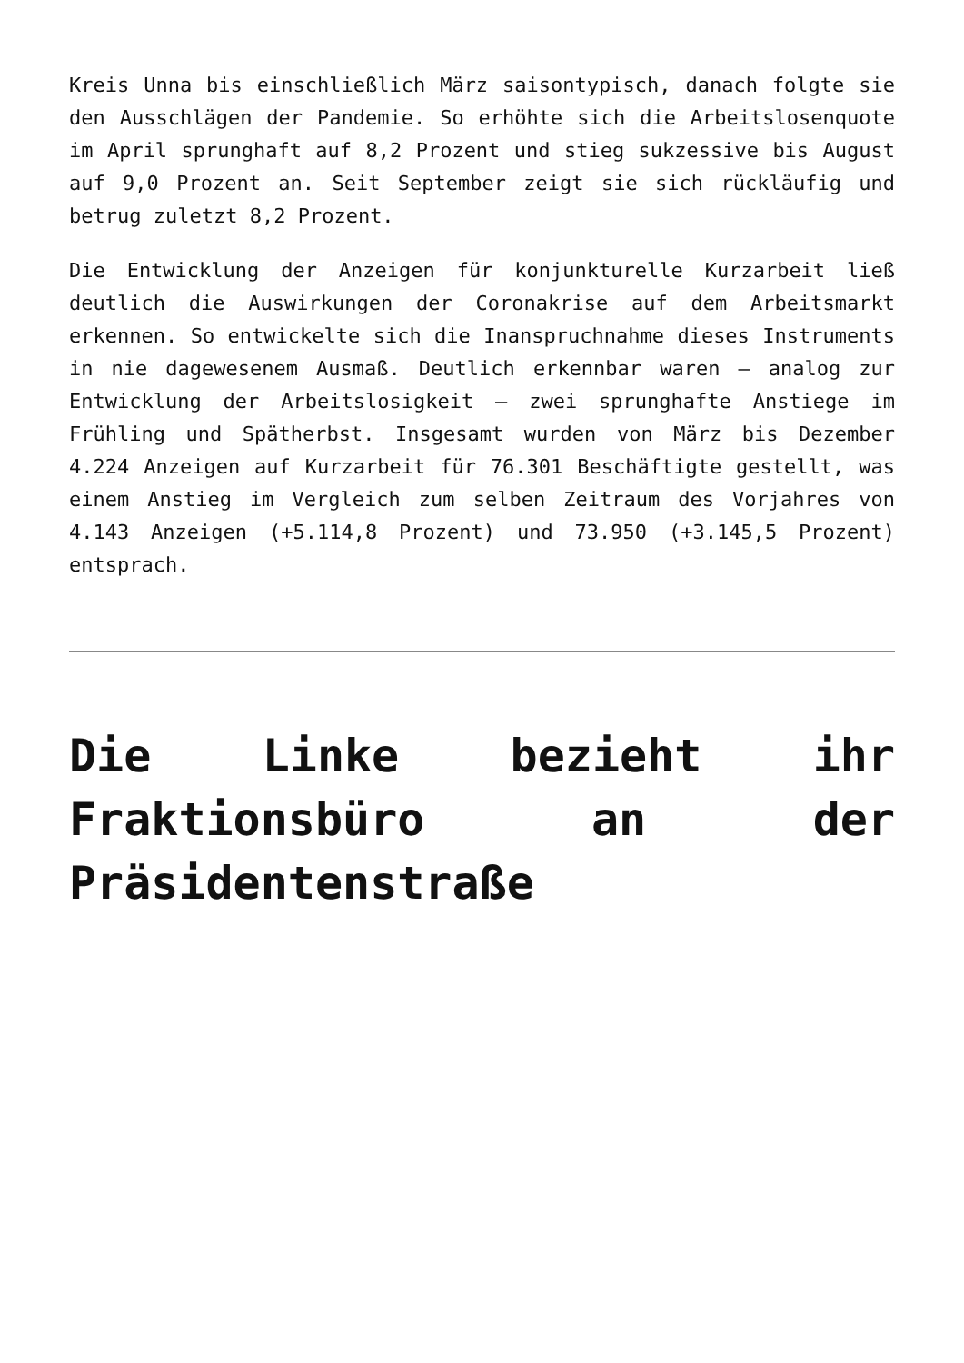Kreis Unna bis einschließlich März saisontypisch, danach folgte sie den Ausschlägen der Pandemie. So erhöhte sich die Arbeitslosenquote im April sprunghaft auf 8,2 Prozent und stieg sukzessive bis August auf 9,0 Prozent an. Seit September zeigt sie sich rückläufig und betrug zuletzt 8,2 Prozent.
Die Entwicklung der Anzeigen für konjunkturelle Kurzarbeit ließ deutlich die Auswirkungen der Coronakrise auf dem Arbeitsmarkt erkennen. So entwickelte sich die Inanspruchnahme dieses Instruments in nie dagewesenem Ausmaß. Deutlich erkennbar waren – analog zur Entwicklung der Arbeitslosigkeit – zwei sprunghafte Anstiege im Frühling und Spätherbst. Insgesamt wurden von März bis Dezember 4.224 Anzeigen auf Kurzarbeit für 76.301 Beschäftigte gestellt, was einem Anstieg im Vergleich zum selben Zeitraum des Vorjahres von 4.143 Anzeigen (+5.114,8 Prozent) und 73.950 (+3.145,5 Prozent) entsprach.
Die Linke bezieht ihr Fraktionsbüro an der Präsidentenstraße